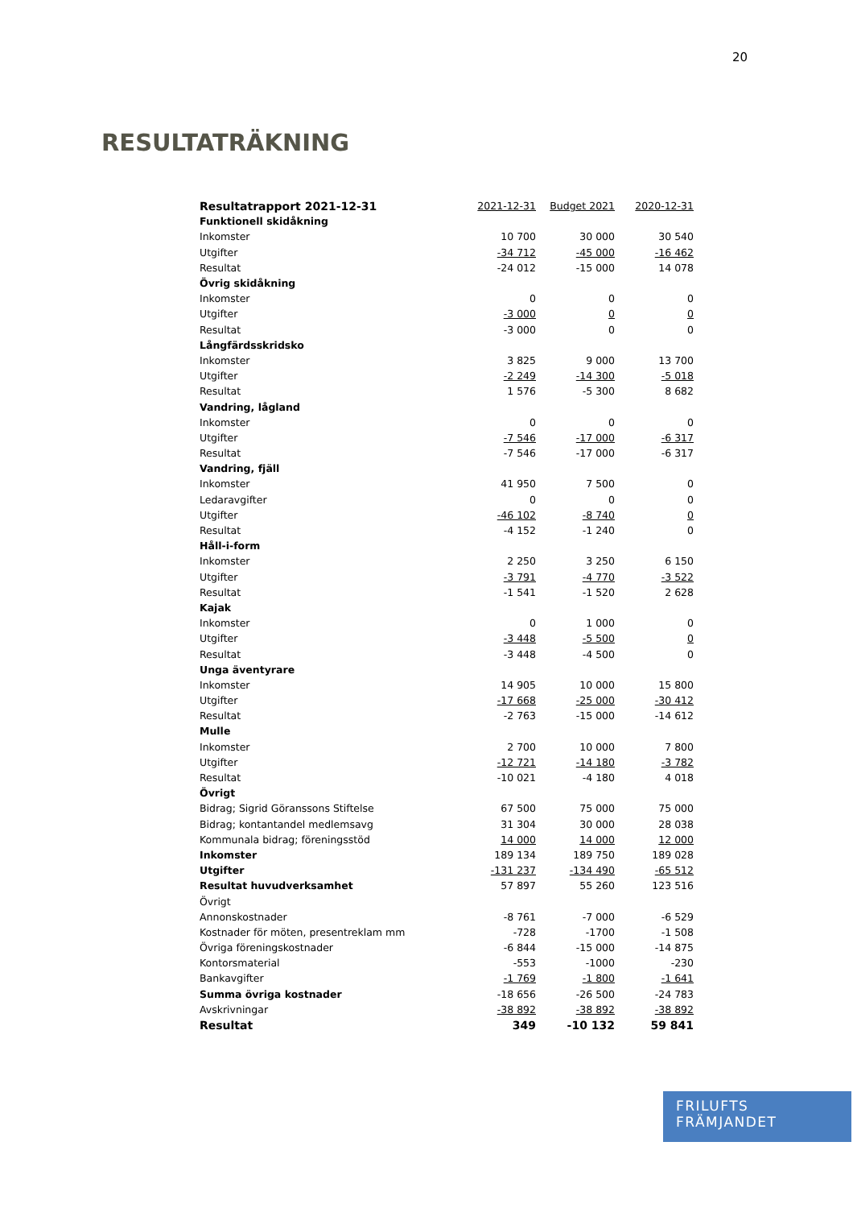20
RESULTATRÄKNING
| Resultatrapport 2021-12-31 | 2021-12-31 | Budget 2021 | 2020-12-31 |
| Funktionell skidåkning | | | |
| Inkomster | 10 700 | 30 000 | 30 540 |
| Utgifter | -34 712 | -45 000 | -16 462 |
| Resultat | -24 012 | -15 000 | 14 078 |
| Övrig skidåkning | | | |
| Inkomster | 0 | 0 | 0 |
| Utgifter | -3 000 | 0 | 0 |
| Resultat | -3 000 | 0 | 0 |
| Långfärdsskridsko | | | |
| Inkomster | 3 825 | 9 000 | 13 700 |
| Utgifter | -2 249 | -14 300 | -5 018 |
| Resultat | 1 576 | -5 300 | 8 682 |
| Vandring, lågland | | | |
| Inkomster | 0 | 0 | 0 |
| Utgifter | -7 546 | -17 000 | -6 317 |
| Resultat | -7 546 | -17 000 | -6 317 |
| Vandring, fjäll | | | |
| Inkomster | 41 950 | 7 500 | 0 |
| Ledaravgifter | 0 | 0 | 0 |
| Utgifter | -46 102 | -8 740 | 0 |
| Resultat | -4 152 | -1 240 | 0 |
| Håll-i-form | | | |
| Inkomster | 2 250 | 3 250 | 6 150 |
| Utgifter | -3 791 | -4 770 | -3 522 |
| Resultat | -1 541 | -1 520 | 2 628 |
| Kajak | | | |
| Inkomster | 0 | 1 000 | 0 |
| Utgifter | -3 448 | -5 500 | 0 |
| Resultat | -3 448 | -4 500 | 0 |
| Unga äventyrare | | | |
| Inkomster | 14 905 | 10 000 | 15 800 |
| Utgifter | -17 668 | -25 000 | -30 412 |
| Resultat | -2 763 | -15 000 | -14 612 |
| Mulle | | | |
| Inkomster | 2 700 | 10 000 | 7 800 |
| Utgifter | -12 721 | -14 180 | -3 782 |
| Resultat | -10 021 | -4 180 | 4 018 |
| Övrigt | | | |
| Bidrag; Sigrid Göranssons Stiftelse | 67 500 | 75 000 | 75 000 |
| Bidrag; kontantandel medlemsavg | 31 304 | 30 000 | 28 038 |
| Kommunala bidrag; föreningsstöd | 14 000 | 14 000 | 12 000 |
| Inkomster | 189 134 | 189 750 | 189 028 |
| Utgifter | -131 237 | -134 490 | -65 512 |
| Resultat huvudverksamhet | 57 897 | 55 260 | 123 516 |
| Övrigt | | | |
| Annonskostnader | -8 761 | -7 000 | -6 529 |
| Kostnader för möten, presentreklam mm | -728 | -1700 | -1 508 |
| Övriga föreningskostnader | -6 844 | -15 000 | -14 875 |
| Kontorsmaterial | -553 | -1000 | -230 |
| Bankavgifter | -1 769 | -1 800 | -1 641 |
| Summa övriga kostnader | -18 656 | -26 500 | -24 783 |
| Avskrivningar | -38 892 | -38 892 | -38 892 |
| Resultat | 349 | -10 132 | 59 841 |
FRILUFTS
FRÄMJANDET